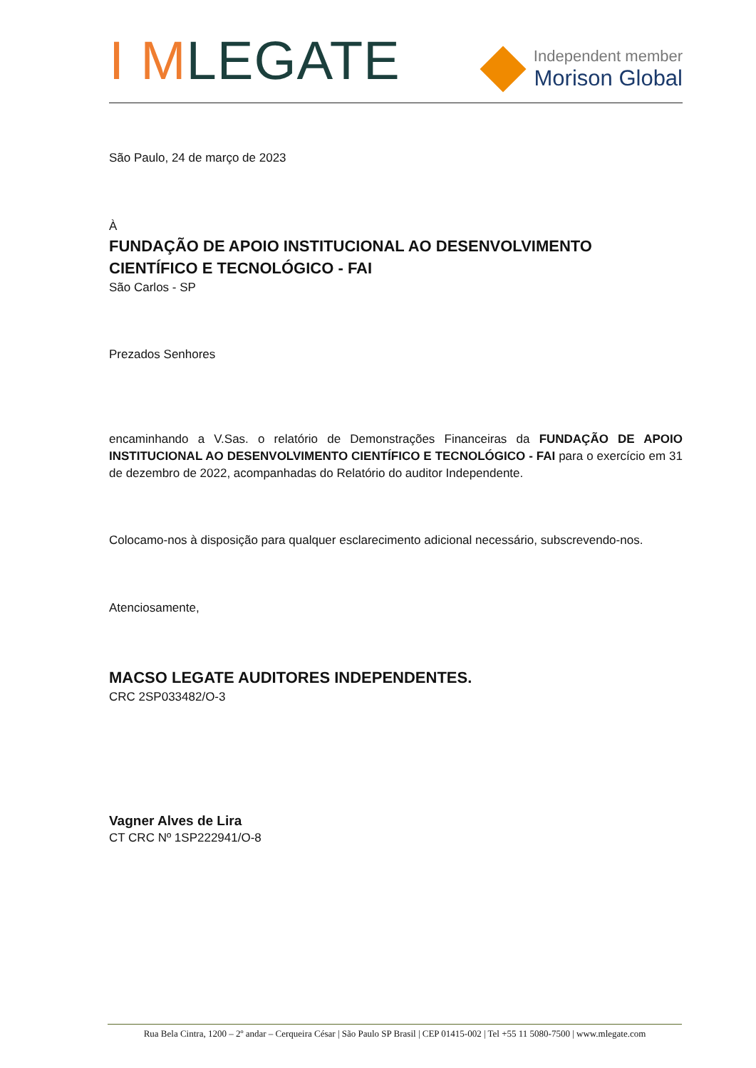I MLEGATE
Independent member
Morison Global
São Paulo, 24 de março de 2023
À
FUNDAÇÃO DE APOIO INSTITUCIONAL AO DESENVOLVIMENTO CIENTÍFICO E TECNOLÓGICO - FAI
São Carlos - SP
Prezados Senhores
encaminhando a V.Sas. o relatório de Demonstrações Financeiras da FUNDAÇÃO DE APOIO INSTITUCIONAL AO DESENVOLVIMENTO CIENTÍFICO E TECNOLÓGICO - FAI para o exercício em 31 de dezembro de 2022, acompanhadas do Relatório do auditor Independente.
Colocamo-nos à disposição para qualquer esclarecimento adicional necessário, subscrevendo-nos.
Atenciosamente,
MACSO LEGATE AUDITORES INDEPENDENTES.
CRC 2SP033482/O-3
Vagner Alves de Lira
CT CRC Nº 1SP222941/O-8
Rua Bela Cintra, 1200 – 2º andar – Cerqueira César | São Paulo SP Brasil | CEP 01415-002 | Tel +55 11 5080-7500 | www.mlegate.com